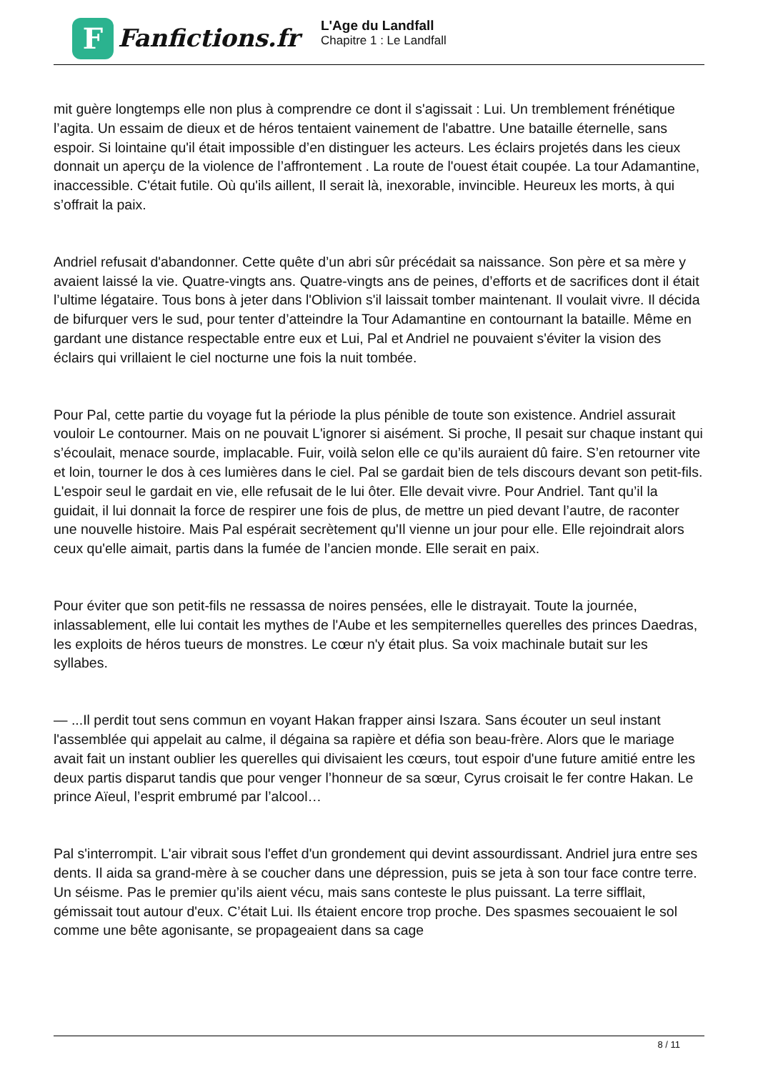F
Fanfictions.fr
L'Age du Landfall
Chapitre 1 : Le Landfall
mit guère longtemps elle non plus à comprendre ce dont il s'agissait : Lui. Un tremblement frénétique l’agita. Un essaim de dieux et de héros tentaient vainement de l'abattre. Une bataille éternelle, sans espoir. Si lointaine qu'il était impossible d’en distinguer les acteurs. Les éclairs projetés dans les cieux donnait un aperçu de la violence de l’affrontement . La route de l'ouest était coupée. La tour Adamantine, inaccessible. C'était futile. Où qu'ils aillent, Il serait là, inexorable, invincible. Heureux les morts, à qui s’offrait la paix.
Andriel refusait d'abandonner. Cette quête d’un abri sûr précédait sa naissance. Son père et sa mère y avaient laissé la vie. Quatre-vingts ans. Quatre-vingts ans de peines, d’efforts et de sacrifices dont il était l’ultime légataire. Tous bons à jeter dans l'Oblivion s'il laissait tomber maintenant. Il voulait vivre. Il décida de bifurquer vers le sud, pour tenter d’atteindre la Tour Adamantine en contournant la bataille. Même en gardant une distance respectable entre eux et Lui, Pal et Andriel ne pouvaient s'éviter la vision des éclairs qui vrillaient le ciel nocturne une fois la nuit tombée.
Pour Pal, cette partie du voyage fut la période la plus pénible de toute son existence. Andriel assurait vouloir Le contourner. Mais on ne pouvait L'ignorer si aisément. Si proche, Il pesait sur chaque instant qui s’écoulait, menace sourde, implacable. Fuir, voilà selon elle ce qu’ils auraient dû faire. S’en retourner vite et loin, tourner le dos à ces lumières dans le ciel. Pal se gardait bien de tels discours devant son petit-fils. L'espoir seul le gardait en vie, elle refusait de le lui ôter. Elle devait vivre. Pour Andriel. Tant qu’il la guidait, il lui donnait la force de respirer une fois de plus, de mettre un pied devant l’autre, de raconter une nouvelle histoire. Mais Pal espérait secrètement qu'Il vienne un jour pour elle. Elle rejoindrait alors ceux qu'elle aimait, partis dans la fumée de l’ancien monde. Elle serait en paix.
Pour éviter que son petit-fils ne ressassa de noires pensées, elle le distrayait. Toute la journée, inlassablement, elle lui contait les mythes de l'Aube et les sempiternelles querelles des princes Daedras, les exploits de héros tueurs de monstres. Le cœur n'y était plus. Sa voix machinale butait sur les syllabes.
— ...Il perdit tout sens commun en voyant Hakan frapper ainsi Iszara. Sans écouter un seul instant l'assemblée qui appelait au calme, il dégaina sa rapière et défia son beau-frère. Alors que le mariage avait fait un instant oublier les querelles qui divisaient les cœurs, tout espoir d'une future amitié entre les deux partis disparut tandis que pour venger l’honneur de sa sœur, Cyrus croisait le fer contre Hakan. Le prince Aïeul, l’esprit embrumé par l’alcool…
Pal s'interrompit. L'air vibrait sous l'effet d'un grondement qui devint assourdissant. Andriel jura entre ses dents. Il aida sa grand-mère à se coucher dans une dépression, puis se jeta à son tour face contre terre. Un séisme. Pas le premier qu’ils aient vécu, mais sans conteste le plus puissant. La terre sifflait, gémissait tout autour d'eux. C’était Lui. Ils étaient encore trop proche. Des spasmes secouaient le sol comme une bête agonisante, se propageaient dans sa cage
8 / 11